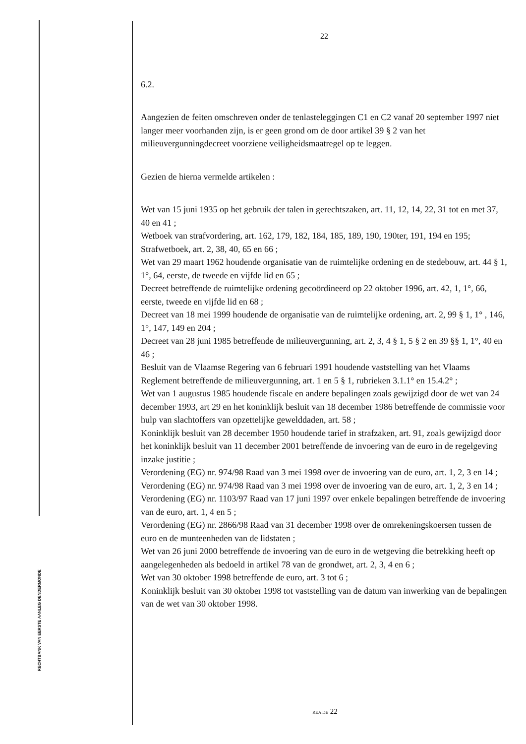RECHTBANK VAN EERSTE AANLEG DENDERMONDE
22
6.2.
Aangezien de feiten omschreven onder de tenlasteleggingen C1 en C2 vanaf 20 september 1997 niet langer meer voorhanden zijn, is er geen grond om de door artikel 39 § 2 van het milieuvergunningdecreet voorziene veiligheidsmaatregel op te leggen.
Gezien de hierna vermelde artikelen :
Wet van 15 juni 1935 op het gebruik der talen in gerechtszaken, art. 11, 12, 14, 22, 31 tot en met 37, 40 en 41 ;
Wetboek van strafvordering, art. 162, 179, 182, 184, 185, 189, 190, 190ter, 191, 194 en 195;
Strafwetboek, art. 2, 38, 40, 65 en 66 ;
Wet van 29 maart 1962 houdende organisatie van de ruimtelijke ordening en de stedebouw, art. 44 § 1, 1°, 64, eerste, de tweede en vijfde lid en 65 ;
Decreet betreffende de ruimtelijke ordening gecoördineerd op 22 oktober 1996, art. 42, 1, 1°, 66, eerste, tweede en vijfde lid en 68 ;
Decreet van 18 mei 1999 houdende de organisatie van de ruimtelijke ordening, art. 2, 99 § 1, 1° , 146, 1°, 147, 149 en 204 ;
Decreet van 28 juni 1985 betreffende de milieuvergunning, art. 2, 3, 4 § 1, 5 § 2 en 39 §§ 1, 1°, 40 en 46 ;
Besluit van de Vlaamse Regering van 6 februari 1991 houdende vaststelling van het Vlaams Reglement betreffende de milieuvergunning, art. 1 en 5 § 1, rubrieken 3.1.1° en 15.4.2° ;
Wet van 1 augustus 1985 houdende fiscale en andere bepalingen zoals gewijzigd door de wet van 24 december 1993, art 29 en het koninklijk besluit van 18 december 1986 betreffende de commissie voor hulp van slachtoffers van opzettelijke gewelddaden, art. 58 ;
Koninklijk besluit van 28 december 1950 houdende tarief in strafzaken, art. 91, zoals gewijzigd door het koninklijk besluit van 11 december 2001 betreffende de invoering van de euro in de regelgeving inzake justitie ;
Verordening (EG) nr. 974/98 Raad van 3 mei 1998 over de invoering van de euro, art. 1, 2, 3 en 14 ;
Verordening (EG) nr. 974/98 Raad van 3 mei 1998 over de invoering van de euro, art. 1, 2, 3 en 14 ;
Verordening (EG) nr. 1103/97 Raad van 17 juni 1997 over enkele bepalingen betreffende de invoering van de euro, art. 1, 4 en 5 ;
Verordening (EG) nr. 2866/98 Raad van 31 december 1998 over de omrekeningskoersen tussen de euro en de munteenheden van de lidstaten ;
Wet van 26 juni 2000 betreffende de invoering van de euro in de wetgeving die betrekking heeft op aangelegenheden als bedoeld in artikel 78 van de grondwet, art. 2, 3, 4 en 6 ;
Wet van 30 oktober 1998 betreffende de euro, art. 3 tot 6 ;
Koninklijk besluit van 30 oktober 1998 tot vaststelling van de datum van inwerking van de bepalingen van de wet van 30 oktober 1998.
REA DE 22